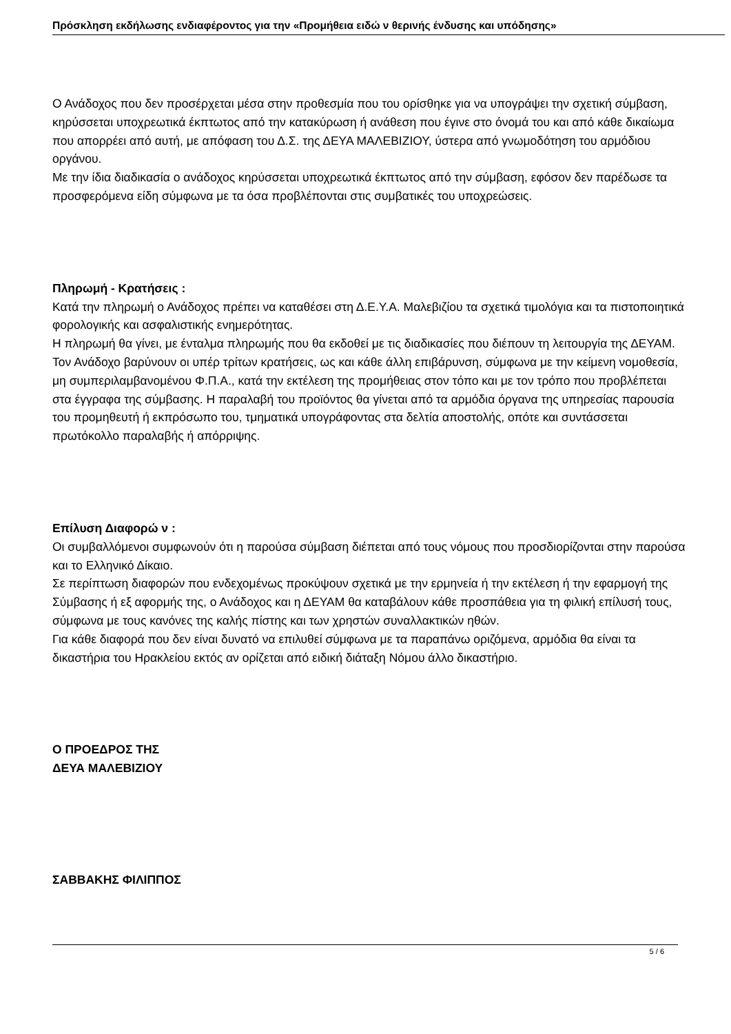Πρόσκληση εκδήλωσης ενδιαφέροντος για την «Προμήθεια ειδώ ν θερινής ένδυσης και υπόδησης»
Ο Ανάδοχος που δεν προσέρχεται μέσα στην προθεσμία που του ορίσθηκε για να υπογράψει την σχετική σύμβαση, κηρύσσεται υποχρεωτικά έκπτωτος από την κατακύρωση ή ανάθεση που έγινε στο όνομά του και από κάθε δικαίωμα που απορρέει από αυτή, με απόφαση του Δ.Σ. της ΔΕΥΑ ΜΑΛΕΒΙΖΙΟΥ, ύστερα από γνωμοδότηση του αρμόδιου οργάνου.
Με την ίδια διαδικασία ο ανάδοχος κηρύσσεται υποχρεωτικά έκπτωτος από την σύμβαση, εφόσον δεν παρέδωσε τα προσφερόμενα είδη σύμφωνα με τα όσα προβλέπονται στις συμβατικές του υποχρεώσεις.
Πληρωμή - Κρατήσεις :
Κατά την πληρωμή ο Ανάδοχος πρέπει να καταθέσει στη Δ.Ε.Υ.Α. Μαλεβιζίου τα σχετικά τιμολόγια και τα πιστοποιητικά φορολογικής και ασφαλιστικής ενημερότητας.
Η πληρωμή θα γίνει, με ένταλμα πληρωμής που θα εκδοθεί με τις διαδικασίες που διέπουν τη λειτουργία της ΔΕΥΑΜ.
Τον Ανάδοχο βαρύνουν οι υπέρ τρίτων κρατήσεις, ως και κάθε άλλη επιβάρυνση, σύμφωνα με την κείμενη νομοθεσία, μη συμπεριλαμβανομένου Φ.Π.Α., κατά την εκτέλεση της προμήθειας στον τόπο και με τον τρόπο που προβλέπεται στα έγγραφα της σύμβασης. Η παραλαβή του προϊόντος θα γίνεται από τα αρμόδια όργανα της υπηρεσίας παρουσία του προμηθευτή ή εκπρόσωπο του, τμηματικά υπογράφοντας στα δελτία αποστολής, οπότε και συντάσσεται πρωτόκολλο παραλαβής ή απόρριψης.
Επίλυση Διαφορώ ν :
Οι συμβαλλόμενοι συμφωνούν ότι η παρούσα σύμβαση διέπεται από τους νόμους που προσδιορίζονται στην παρούσα και το Ελληνικό Δίκαιο.
Σε περίπτωση διαφορών που ενδεχομένως προκύψουν σχετικά με την ερμηνεία ή την εκτέλεση ή την εφαρμογή της Σύμβασης ή εξ αφορμής της, ο Ανάδοχος και η ΔΕΥΑΜ θα καταβάλουν κάθε προσπάθεια για τη φιλική επίλυσή τους, σύμφωνα με τους κανόνες της καλής πίστης και των χρηστών συναλλακτικών ηθών.
Για κάθε διαφορά που δεν είναι δυνατό να επιλυθεί σύμφωνα με τα παραπάνω οριζόμενα, αρμόδια θα είναι τα δικαστήρια του Ηρακλείου εκτός αν ορίζεται από ειδική διάταξη Νόμου άλλο δικαστήριο.
Ο ΠΡΟΕΔΡΟΣ ΤΗΣ
ΔΕΥΑ ΜΑΛΕΒΙΖΙΟΥ
ΣΑΒΒΑΚΗΣ ΦΙΛΙΠΠΟΣ
5 / 6